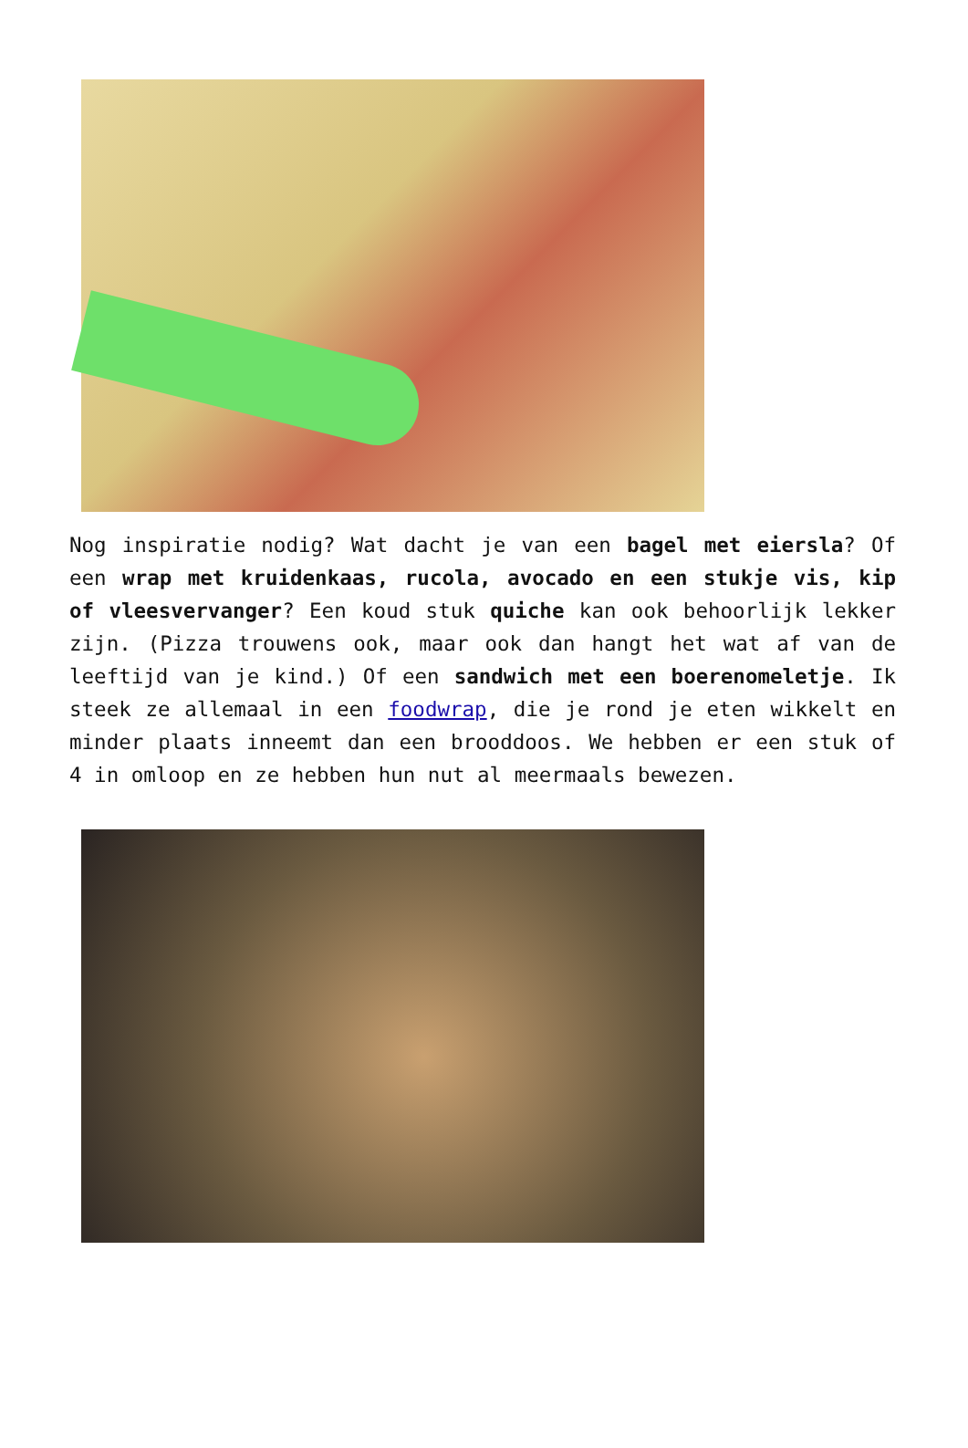Nog inspiratie nodig? Wat dacht je van een bagel met eiersla? Of een wrap met kruidenkaas, rucola, avocado en een stukje vis, kip of vleesvervanger? Een koud stuk quiche kan ook behoorlijk lekker zijn. (Pizza trouwens ook, maar ook dan hangt het wat af van de leeftijd van je kind.) Of een sandwich met een boerenomeletje. Ik steek ze allemaal in een foodwrap, die je rond je eten wikkelt en minder plaats inneemt dan een brooddoos. We hebben er een stuk of 4 in omloop en ze hebben hun nut al meermaals bewezen.